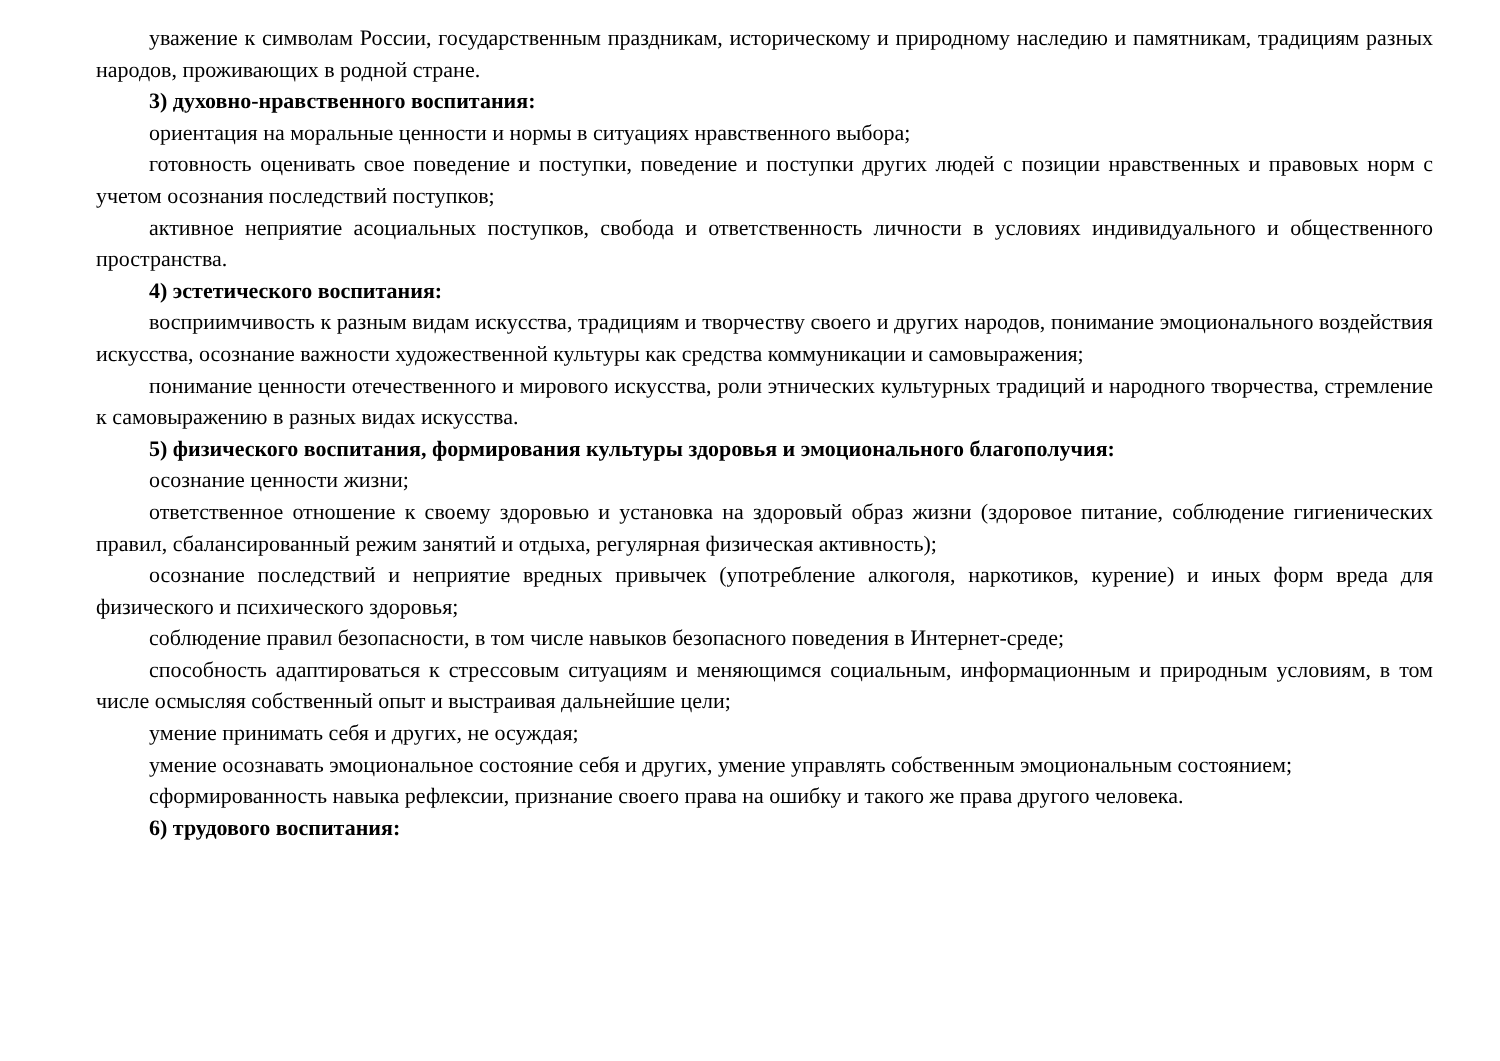уважение к символам России, государственным праздникам, историческому и природному наследию и памятникам, традициям разных народов, проживающих в родной стране.
3) духовно-нравственного воспитания:
ориентация на моральные ценности и нормы в ситуациях нравственного выбора;
готовность оценивать свое поведение и поступки, поведение и поступки других людей с позиции нравственных и правовых норм с учетом осознания последствий поступков;
активное неприятие асоциальных поступков, свобода и ответственность личности в условиях индивидуального и общественного пространства.
4) эстетического воспитания:
восприимчивость к разным видам искусства, традициям и творчеству своего и других народов, понимание эмоционального воздействия искусства, осознание важности художественной культуры как средства коммуникации и самовыражения;
понимание ценности отечественного и мирового искусства, роли этнических культурных традиций и народного творчества, стремление к самовыражению в разных видах искусства.
5) физического воспитания, формирования культуры здоровья и эмоционального благополучия:
осознание ценности жизни;
ответственное отношение к своему здоровью и установка на здоровый образ жизни (здоровое питание, соблюдение гигиенических правил, сбалансированный режим занятий и отдыха, регулярная физическая активность);
осознание последствий и неприятие вредных привычек (употребление алкоголя, наркотиков, курение) и иных форм вреда для физического и психического здоровья;
соблюдение правил безопасности, в том числе навыков безопасного поведения в Интернет-среде;
способность адаптироваться к стрессовым ситуациям и меняющимся социальным, информационным и природным условиям, в том числе осмысляя собственный опыт и выстраивая дальнейшие цели;
умение принимать себя и других, не осуждая;
умение осознавать эмоциональное состояние себя и других, умение управлять собственным эмоциональным состоянием;
сформированность навыка рефлексии, признание своего права на ошибку и такого же права другого человека.
6) трудового воспитания: